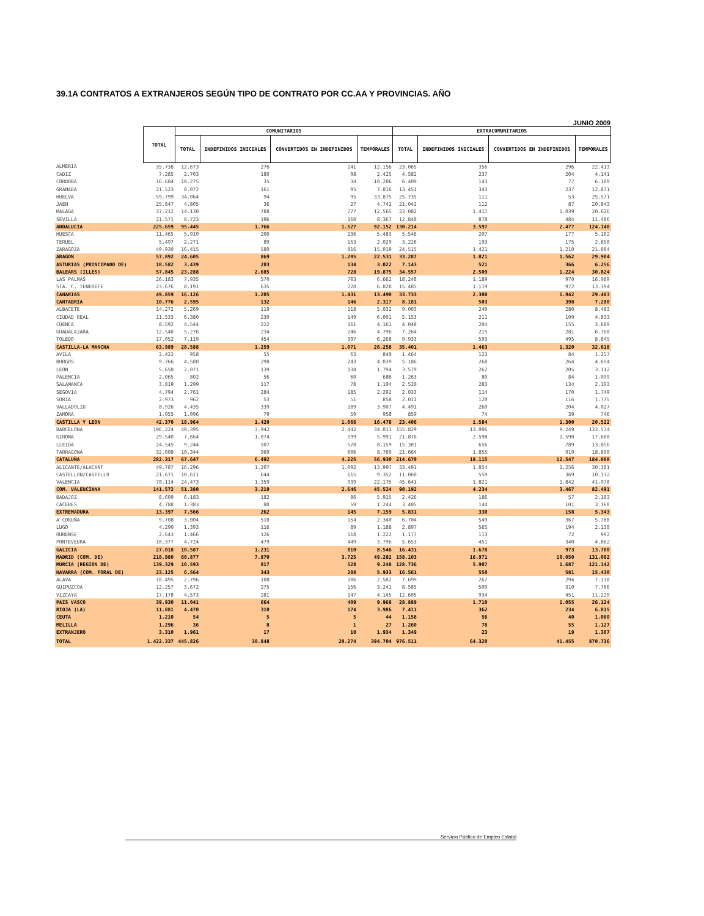39.1A CONTRATOS A EXTRANJEROS SEGÚN TIPO DE CONTRATO POR CC.AA Y PROVINCIAS. AÑO
JUNIO 2009
| | TOTAL | COMUNITARIOS | | | | EXTRACOMUNITARIOS | | | |
| --- | --- | --- | --- | --- | --- | --- | --- | --- | --- |
| | | TOTAL | INDEFINIDOS INICIALES | CONVERTIDOS EN INDEFINIDOS | TEMPORALES | TOTAL | INDEFINIDOS INICIALES | CONVERTIDOS EN INDEFINIDOS | TEMPORALES |
| ALMERIA | 35.738 | 12.673 | 276 | 241 | 12.156 | 23.065 | 356 | 296 | 22.413 |
| CADIZ | 7.285 | 2.703 | 180 | 98 | 2.425 | 4.582 | 237 | 204 | 4.141 |
| CORDOBA | 16.684 | 10.275 | 35 | 34 | 10.206 | 6.409 | 143 | 77 | 6.189 |
| GRANADA | 21.523 | 8.072 | 161 | 95 | 7.816 | 13.451 | 343 | 237 | 12.871 |
| HUELVA | 59.799 | 34.064 | 94 | 95 | 33.875 | 25.735 | 111 | 53 | 25.571 |
| JAEN | 25.847 | 4.805 | 36 | 27 | 4.742 | 21.042 | 112 | 87 | 20.843 |
| MALAGA | 37.212 | 14.130 | 788 | 777 | 12.565 | 23.082 | 1.417 | 1.039 | 20.626 |
| SEVILLA | 21.571 | 8.723 | 196 | 160 | 8.367 | 12.848 | 878 | 484 | 11.486 |
| ANDALUCIA | 225.659 | 95.445 | 1.766 | 1.527 | 92.152 | 130.214 | 3.597 | 2.477 | 124.140 |
| HUESCA | 11.465 | 5.919 | 200 | 236 | 5.483 | 5.546 | 207 | 177 | 5.162 |
| TERUEL | 5.497 | 2.271 | 89 | 153 | 2.029 | 3.226 | 193 | 175 | 2.858 |
| ZARAGOZA | 40.930 | 16.415 | 580 | 816 | 15.019 | 24.515 | 1.421 | 1.210 | 21.884 |
| ARAGON | 57.892 | 24.605 | 869 | 1.205 | 22.531 | 33.287 | 1.821 | 1.562 | 29.904 |
| ASTURIAS (PRINCIPADO DE) | 10.582 | 3.439 | 283 | 134 | 3.022 | 7.143 | 521 | 366 | 6.256 |
| BALEARS (ILLES) | 57.845 | 23.288 | 2.685 | 728 | 19.875 | 34.557 | 2.509 | 1.224 | 30.824 |
| LAS PALMAS | 26.183 | 7.935 | 570 | 703 | 6.662 | 18.248 | 1.189 | 970 | 16.089 |
| STA. C. TENERIFE | 23.676 | 8.191 | 635 | 728 | 6.828 | 15.485 | 1.119 | 972 | 13.394 |
| CANARIAS | 49.859 | 16.126 | 1.205 | 1.431 | 13.490 | 33.733 | 2.308 | 1.942 | 29.483 |
| CANTABRIA | 10.776 | 2.595 | 132 | 146 | 2.317 | 8.181 | 503 | 398 | 7.280 |
| ALBACETE | 14.272 | 5.269 | 119 | 118 | 5.032 | 9.003 | 240 | 280 | 8.483 |
| CIUDAD REAL | 11.533 | 6.380 | 230 | 149 | 6.001 | 5.153 | 211 | 109 | 4.833 |
| CUENCA | 8.592 | 4.544 | 222 | 161 | 4.161 | 4.048 | 204 | 155 | 3.689 |
| GUADALAJARA | 12.540 | 5.276 | 234 | 246 | 4.796 | 7.264 | 215 | 281 | 6.768 |
| TOLEDO | 17.052 | 7.119 | 454 | 397 | 6.268 | 9.933 | 593 | 495 | 8.845 |
| CASTILLA-LA MANCHA | 63.989 | 28.588 | 1.259 | 1.071 | 26.258 | 35.401 | 1.463 | 1.320 | 32.618 |
| AVILA | 2.422 | 958 | 55 | 63 | 840 | 1.464 | 123 | 84 | 1.257 |
| BURGOS | 9.766 | 4.580 | 298 | 243 | 4.039 | 5.186 | 268 | 264 | 4.654 |
| LEON | 5.650 | 2.071 | 139 | 138 | 1.794 | 3.579 | 262 | 205 | 3.112 |
| PALENCIA | 2.065 | 802 | 56 | 60 | 686 | 1.263 | 80 | 84 | 1.099 |
| SALAMANCA | 3.819 | 1.299 | 117 | 78 | 1.104 | 2.520 | 283 | 134 | 2.103 |
| SEGOVIA | 4.794 | 2.761 | 284 | 185 | 2.292 | 2.033 | 114 | 170 | 1.749 |
| SORIA | 2.973 | 962 | 53 | 51 | 858 | 2.011 | 120 | 116 | 1.775 |
| VALLADOLID | 8.926 | 4.435 | 339 | 189 | 3.907 | 4.491 | 260 | 204 | 4.027 |
| ZAMORA | 1.955 | 1.096 | 79 | 59 | 958 | 859 | 74 | 39 | 746 |
| CASTILLA Y LEON | 42.370 | 18.964 | 1.420 | 1.066 | 16.478 | 23.406 | 1.584 | 1.300 | 20.522 |
| BARCELONA | 196.224 | 40.395 | 3.942 | 2.442 | 34.011 | 155.829 | 13.006 | 9.249 | 133.574 |
| GIRONA | 29.540 | 7.664 | 1.074 | 599 | 5.991 | 21.876 | 2.598 | 1.590 | 17.688 |
| LLEIDA | 24.545 | 9.244 | 507 | 578 | 8.159 | 15.301 | 656 | 789 | 13.856 |
| TARRAGONA | 32.008 | 10.344 | 969 | 606 | 8.769 | 21.664 | 1.855 | 919 | 18.890 |
| CATALUÑA | 282.317 | 67.647 | 6.492 | 4.225 | 56.930 | 214.670 | 18.115 | 12.547 | 184.008 |
| ALICANTE/ALACANT | 49.787 | 16.296 | 1.207 | 1.092 | 13.997 | 33.491 | 1.854 | 1.256 | 30.381 |
| CASTELLON/CASTELLO | 21.671 | 10.611 | 644 | 615 | 9.352 | 11.060 | 559 | 369 | 10.132 |
| VALENCIA | 70.114 | 24.473 | 1.359 | 939 | 22.175 | 45.641 | 1.821 | 1.842 | 41.978 |
| COM. VALENCIANA | 141.572 | 51.380 | 3.210 | 2.646 | 45.524 | 90.192 | 4.234 | 3.467 | 82.491 |
| BADAJOZ | 8.609 | 6.183 | 182 | 86 | 5.915 | 2.426 | 186 | 57 | 2.183 |
| CACERES | 4.788 | 1.383 | 80 | 59 | 1.244 | 3.405 | 144 | 101 | 3.160 |
| EXTREMADURA | 13.397 | 7.566 | 262 | 145 | 7.159 | 5.831 | 330 | 158 | 5.343 |
| A CORUÑA | 9.708 | 3.004 | 510 | 154 | 2.340 | 6.704 | 549 | 367 | 5.788 |
| LUGO | 4.290 | 1.393 | 116 | 89 | 1.188 | 2.897 | 565 | 194 | 2.138 |
| OURENSE | 2.643 | 1.466 | 126 | 118 | 1.222 | 1.177 | 113 | 72 | 992 |
| PONTEVEDRA | 10.377 | 4.724 | 479 | 449 | 3.796 | 5.653 | 451 | 340 | 4.862 |
| GALICIA | 27.018 | 10.587 | 1.231 | 810 | 8.546 | 16.431 | 1.678 | 973 | 13.780 |
| MADRID (COM. DE) | 218.980 | 60.877 | 7.870 | 3.725 | 49.282 | 158.103 | 16.971 | 10.050 | 131.082 |
| MURCIA (REGION DE) | 139.329 | 10.593 | 817 | 528 | 9.248 | 128.736 | 5.907 | 1.687 | 121.142 |
| NAVARRA (COM. FORAL DE) | 23.125 | 6.564 | 343 | 288 | 5.933 | 16.561 | 550 | 581 | 15.430 |
| ALAVA | 10.495 | 2.796 | 108 | 106 | 2.582 | 7.699 | 267 | 294 | 7.138 |
| GUIPUZCOA | 12.257 | 3.672 | 275 | 156 | 3.241 | 8.585 | 509 | 310 | 7.766 |
| VIZCAYA | 17.178 | 4.573 | 281 | 147 | 4.145 | 12.605 | 934 | 451 | 11.220 |
| PAIS VASCO | 39.930 | 11.041 | 664 | 409 | 9.968 | 28.889 | 1.710 | 1.055 | 26.124 |
| RIOJA (LA) | 11.881 | 4.470 | 310 | 174 | 3.986 | 7.411 | 362 | 234 | 6.815 |
| CEUTA | 1.210 | 54 | 5 | 5 | 44 | 1.156 | 56 | 40 | 1.060 |
| MELILLA | 1.296 | 36 | 8 | 1 | 27 | 1.260 | 78 | 55 | 1.127 |
| EXTRANJERO | 3.310 | 1.961 | 17 | 10 | 1.934 | 1.349 | 23 | 19 | 1.307 |
| TOTAL | 1.422.337 | 445.826 | 30.848 | 20.274 | 394.704 | 976.511 | 64.320 | 41.455 | 870.736 |
Servicio Público de Empleo Estatal